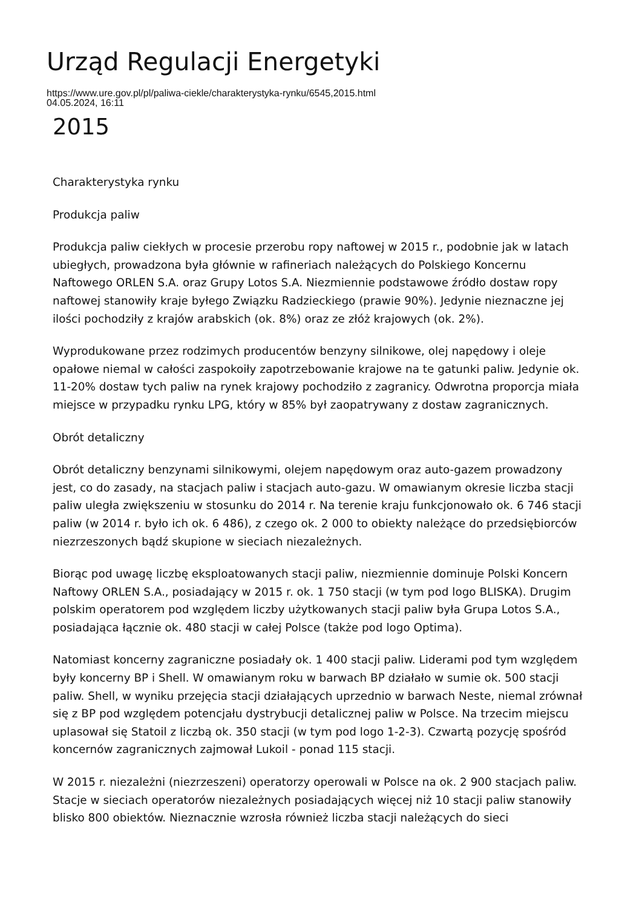Urząd Regulacji Energetyki
https://www.ure.gov.pl/pl/paliwa-ciekle/charakterystyka-rynku/6545,2015.html
04.05.2024, 16:11
2015
Charakterystyka rynku
Produkcja paliw
Produkcja paliw ciekłych w procesie przerobu ropy naftowej w 2015 r., podobnie jak w latach ubiegłych, prowadzona była głównie w rafineriach należących do Polskiego Koncernu Naftowego ORLEN S.A. oraz Grupy Lotos S.A. Niezmiennie podstawowe źródło dostaw ropy naftowej stanowiły kraje byłego Związku Radzieckiego (prawie 90%). Jedynie nieznaczne jej ilości pochodziły z krajów arabskich (ok. 8%) oraz ze złóż krajowych (ok. 2%).
Wyprodukowane przez rodzimych producentów benzyny silnikowe, olej napędowy i oleje opałowe niemal w całości zaspokoiły zapotrzebowanie krajowe na te gatunki paliw. Jedynie ok. 11-20% dostaw tych paliw na rynek krajowy pochodziło z zagranicy. Odwrotna proporcja miała miejsce w przypadku rynku LPG, który w 85% był zaopatrywany z dostaw zagranicznych.
Obrót detaliczny
Obrót detaliczny benzynami silnikowymi, olejem napędowym oraz auto-gazem prowadzony jest, co do zasady, na stacjach paliw i stacjach auto-gazu. W omawianym okresie liczba stacji paliw uległa zwiększeniu w stosunku do 2014 r. Na terenie kraju funkcjonowało ok. 6 746 stacji paliw (w 2014 r. było ich ok. 6 486), z czego ok. 2 000 to obiekty należące do przedsiębiorców niezrzeszonych bądź skupione w sieciach niezależnych.
Biorąc pod uwagę liczbę eksploatowanych stacji paliw, niezmiennie dominuje Polski Koncern Naftowy ORLEN S.A., posiadający w 2015 r. ok. 1 750 stacji (w tym pod logo BLISKA). Drugim polskim operatorem pod względem liczby użytkowanych stacji paliw była Grupa Lotos S.A., posiadająca łącznie ok. 480 stacji w całej Polsce (także pod logo Optima).
Natomiast koncerny zagraniczne posiadały ok. 1 400 stacji paliw. Liderami pod tym względem były koncerny BP i Shell. W omawianym roku w barwach BP działało w sumie ok. 500 stacji paliw. Shell, w wyniku przejęcia stacji działających uprzednio w barwach Neste, niemal zrównał się z BP pod względem potencjału dystrybucji detalicznej paliw w Polsce. Na trzecim miejscu uplasował się Statoil z liczbą ok. 350 stacji (w tym pod logo 1-2-3). Czwartą pozycję spośród koncernów zagranicznych zajmował Lukoil - ponad 115 stacji.
W 2015 r. niezależni (niezrzeszeni) operatorzy operowali w Polsce na ok. 2 900 stacjach paliw. Stacje w sieciach operatorów niezależnych posiadających więcej niż 10 stacji paliw stanowiły blisko 800 obiektów. Nieznacznie wzrosła również liczba stacji należących do sieci